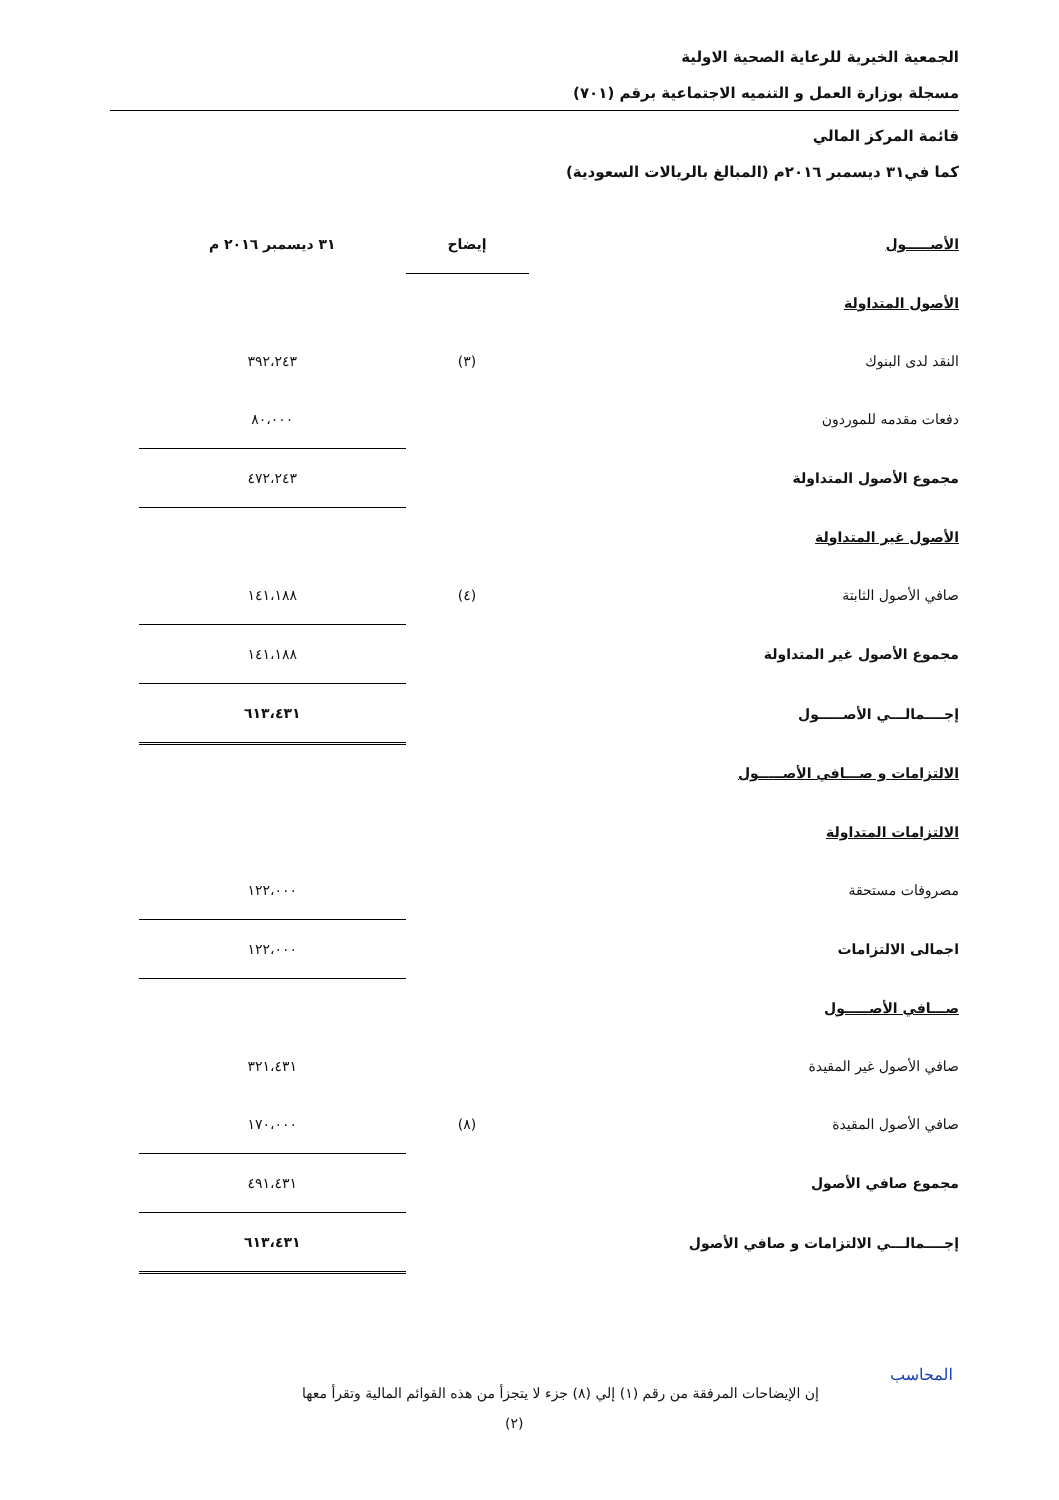الجمعية الخيرية للرعاية الصحية الاولية
مسجلة بوزارة العمل و التنميه الاجتماعية برقم (٧٠١)
قائمة المركز المالي
كما في٣١ ديسمبر ٢٠١٦م (المبالغ بالريالات السعودية)
| الأصـــــول | إيضاح | ٣١ ديسمبر ٢٠١٦ م |
| --- | --- | --- |
| الأصول المتداولة | | |
| النقد لدى البنوك | (٣) | ٣٩٢،٢٤٣ |
| دفعات مقدمه للموردون | | ٨٠،٠٠٠ |
| مجموع الأصول المتداولة | | ٤٧٢،٢٤٣ |
| الأصول غير المتداولة | | |
| صافي الأصول الثابتة | (٤) | ١٤١،١٨٨ |
| مجموع الأصول غير المتداولة | | ١٤١،١٨٨ |
| إجــــمالـــي الأصـــــول | | ٦١٣،٤٣١ |
| الالتزامات و صـــافي الأصـــــول | | |
| الالتزامات المتداولة | | |
| مصروفات مستحقة | | ١٢٢،٠٠٠ |
| اجمالى الالتزامات | | ١٢٢،٠٠٠ |
| صـــافي الأصـــــول | | |
| صافي الأصول غير المقيدة | | ٣٢١،٤٣١ |
| صافي الأصول المقيدة | (٨) | ١٧٠،٠٠٠ |
| مجموع صافي الأصول | | ٤٩١،٤٣١ |
| إجــــمالـــي الالتزامات و صافي الأصول | | ٦١٣،٤٣١ |
إن الإيضاحات المرفقة من رقم (١) إلي (٨) جزء لا يتجزأ من هذه القوائم المالية وتقرأ معها
(٢)
المحاسب